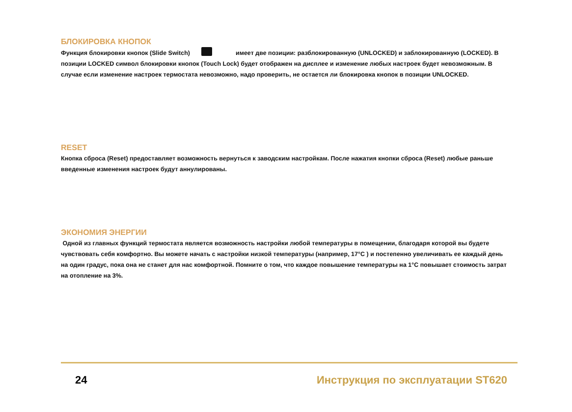БЛОКИРОВКА КНОПОК
Функция блокировки кнопок (Slide Switch) имеет две позиции: разблокированную (UNLOCKED) и заблокированную (LOCKED). В позиции LOCKED символ блокировки кнопок (Touch Lock) будет отображен на дисплее и изменение любых настроек будет невозможным. В случае если изменение настроек термостата невозможно, надо проверить, не остается ли блокировка кнопок в позиции UNLOCKED.
RESET
Кнопка сброса (Reset) предоставляет возможность вернуться к заводским настройкам. После нажатия кнопки сброса (Reset) любые раньше введенные изменения настроек будут аннулированы.
ЭКОНОМИЯ ЭНЕРГИИ
Одной из главных функций термостата является возможность настройки любой температуры в помещении, благодаря которой вы будете чувствовать себя комфортно. Вы можете начать с настройки низкой температуры (например, 17°C ) и постепенно увеличивать ее каждый день на один градус, пока она не станет для нас комфортной. Помните о том, что каждое повышение температуры на 1°C повышает стоимость затрат на отопление на 3%.
24 Инструкция по эксплуатации ST620